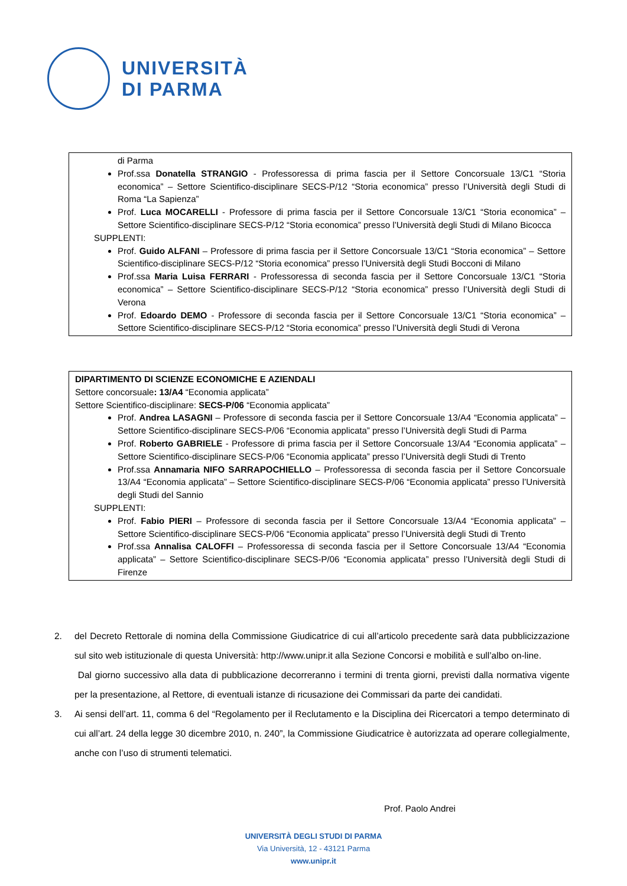UNIVERSITÀ
DI PARMA
di Parma
Prof.ssa Donatella STRANGIO - Professoressa di prima fascia per il Settore Concorsuale 13/C1 “Storia economica” – Settore Scientifico-disciplinare SECS-P/12 “Storia economica” presso l’Università degli Studi di Roma “La Sapienza”
Prof. Luca MOCARELLI - Professore di prima fascia per il Settore Concorsuale 13/C1 “Storia economica” – Settore Scientifico-disciplinare SECS-P/12 “Storia economica” presso l’Università degli Studi di Milano Bicocca
SUPPLENTI:
Prof. Guido ALFANI – Professore di prima fascia per il Settore Concorsuale 13/C1 “Storia economica” – Settore Scientifico-disciplinare SECS-P/12 “Storia economica” presso l’Università degli Studi Bocconi di Milano
Prof.ssa Maria Luisa FERRARI - Professoressa di seconda fascia per il Settore Concorsuale 13/C1 “Storia economica” – Settore Scientifico-disciplinare SECS-P/12 “Storia economica” presso l’Università degli Studi di Verona
Prof. Edoardo DEMO - Professore di seconda fascia per il Settore Concorsuale 13/C1 “Storia economica” – Settore Scientifico-disciplinare SECS-P/12 “Storia economica” presso l’Università degli Studi di Verona
DIPARTIMENTO DI SCIENZE ECONOMICHE E AZIENDALI
Settore concorsuale: 13/A4 “Economia applicata”
Settore Scientifico-disciplinare: SECS-P/06 “Economia applicata”
Prof. Andrea LASAGNI – Professore di seconda fascia per il Settore Concorsuale 13/A4 “Economia applicata” – Settore Scientifico-disciplinare SECS-P/06 “Economia applicata” presso l’Università degli Studi di Parma
Prof. Roberto GABRIELE - Professore di prima fascia per il Settore Concorsuale 13/A4 “Economia applicata” – Settore Scientifico-disciplinare SECS-P/06 “Economia applicata” presso l’Università degli Studi di Trento
Prof.ssa Annamaria NIFO SARRAPOCHIELLO – Professoressa di seconda fascia per il Settore Concorsuale 13/A4 “Economia applicata” – Settore Scientifico-disciplinare SECS-P/06 “Economia applicata” presso l’Università degli Studi del Sannio
SUPPLENTI:
Prof. Fabio PIERI – Professore di seconda fascia per il Settore Concorsuale 13/A4 “Economia applicata” – Settore Scientifico-disciplinare SECS-P/06 “Economia applicata” presso l’Università degli Studi di Trento
Prof.ssa Annalisa CALOFFI – Professoressa di seconda fascia per il Settore Concorsuale 13/A4 “Economia applicata” – Settore Scientifico-disciplinare SECS-P/06 “Economia applicata” presso l’Università degli Studi di Firenze
2. del Decreto Rettorale di nomina della Commissione Giudicatrice di cui all’articolo precedente sarà data pubblicizzazione sul sito web istituzionale di questa Università: http://www.unipr.it alla Sezione Concorsi e mobilità e sull’albo on-line.
Dal giorno successivo alla data di pubblicazione decorreranno i termini di trenta giorni, previsti dalla normativa vigente per la presentazione, al Rettore, di eventuali istanze di ricusazione dei Commissari da parte dei candidati.
3. Ai sensi dell’art. 11, comma 6 del “Regolamento per il Reclutamento e la Disciplina dei Ricercatori a tempo determinato di cui all’art. 24 della legge 30 dicembre 2010, n. 240”, la Commissione Giudicatrice è autorizzata ad operare collegialmente, anche con l’uso di strumenti telematici.
Prof. Paolo Andrei
UNIVERSITÀ DEGLI STUDI DI PARMA
Via Università, 12 - 43121 Parma
www.unipr.it